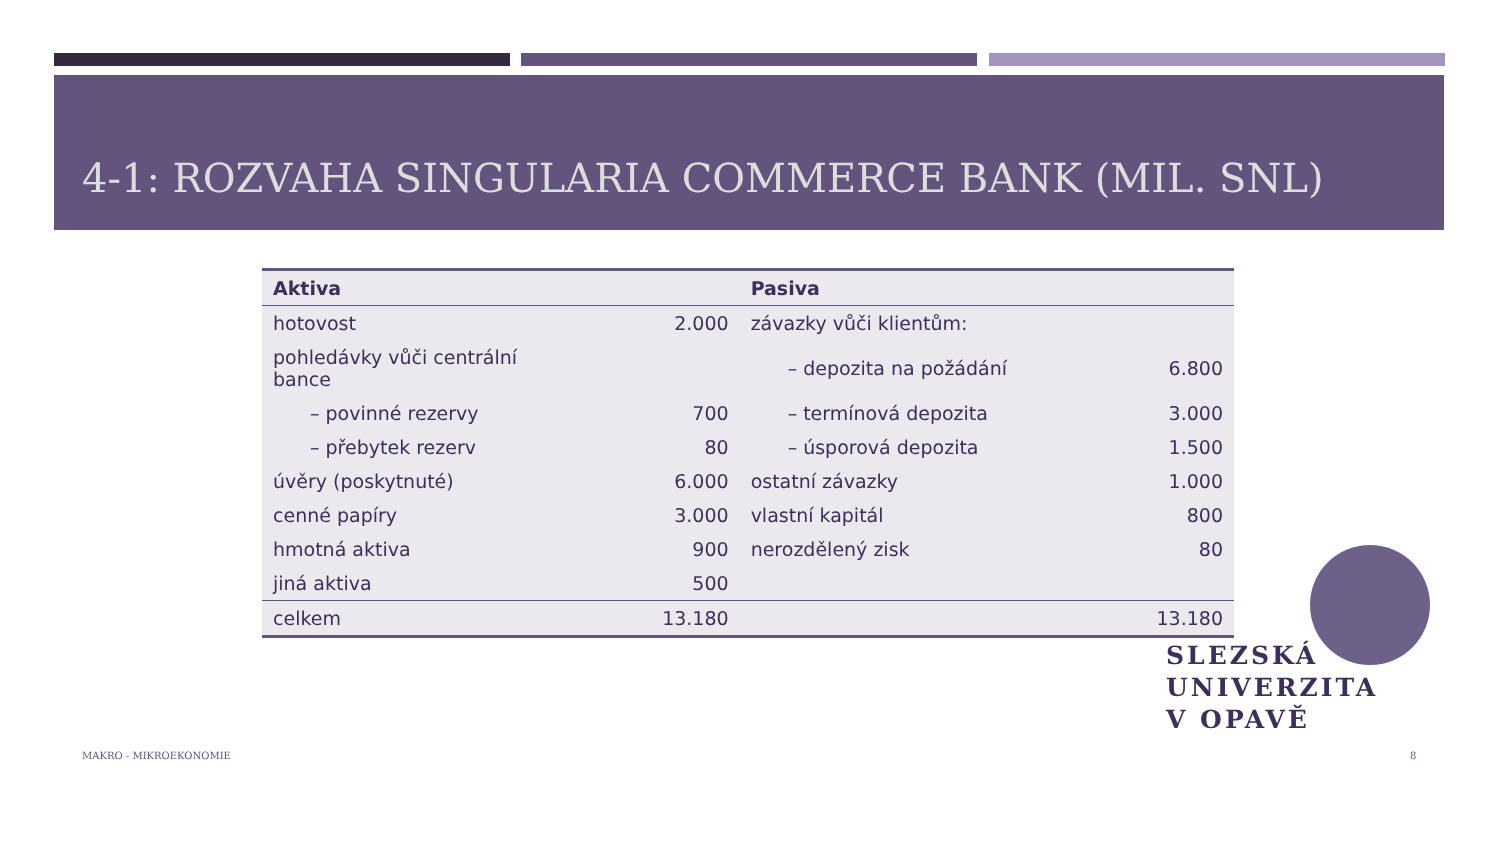4-1: ROZVAHA SINGULARIA COMMERCE BANK (MIL. SNL)
| Aktiva | | Pasiva | |
| --- | --- | --- | --- |
| hotovost | 2.000 | závazky vůči klientům: | |
| pohledávky vůči centrální bance | | – depozita na požádání | 6.800 |
| – povinné rezervy | 700 | – termínová depozita | 3.000 |
| – přebytek rezerv | 80 | – úsporová depozita | 1.500 |
| úvěry (poskytnuté) | 6.000 | ostatní závazky | 1.000 |
| cenné papíry | 3.000 | vlastní kapitál | 800 |
| hmotná aktiva | 900 | nerozdělený zisk | 80 |
| jiná aktiva | 500 | | |
| celkem | 13.180 | | 13.180 |
SLEZSKÁ
UNIVERZITA
V OPAVĚ
MAKRO - MIKROEKONOMIE 8